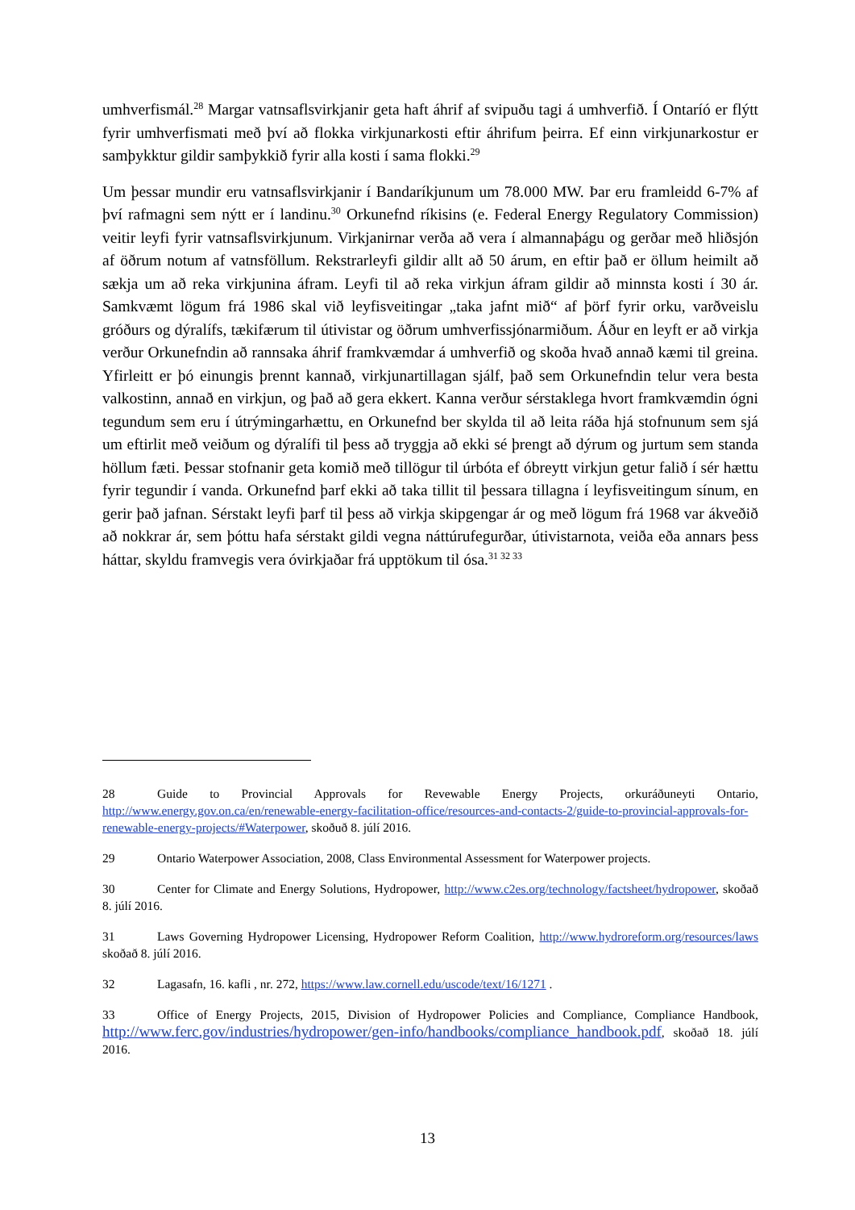umhverfismál.<sup>28</sup> Margar vatnsaflsvirkjanir geta haft áhrif af svipuðu tagi á umhverfið. Í Ontaríó er flýtt fyrir umhverfismati með því að flokka virkjunarkosti eftir áhrifum þeirra. Ef einn virkjunarkostur er samþykktur gildir samþykkið fyrir alla kosti í sama flokki.<sup>29</sup>
Um þessar mundir eru vatnsaflsvirkjanir í Bandaríkjunum um 78.000 MW. Þar eru framleidd 6-7% af því rafmagni sem nýtt er í landinu.<sup>30</sup> Orkunefnd ríkisins (e. Federal Energy Regulatory Commission) veitir leyfi fyrir vatnsaflsvirkjunum. Virkjanirnar verða að vera í almannaþágu og gerðar með hliðsjón af öðrum notum af vatnsföllum. Rekstrarleyfi gildir allt að 50 árum, en eftir það er öllum heimilt að sækja um að reka virkjunina áfram. Leyfi til að reka virkjun áfram gildir að minnsta kosti í 30 ár. Samkvæmt lögum frá 1986 skal við leyfisveitingar „taka jafnt mið“ af þörf fyrir orku, varðveislu gróðurs og dýralífs, tækifærum til útivistar og öðrum umhverfissjónarmiðum. Áður en leyft er að virkja verður Orkunefndin að rannsaka áhrif framkvæmdar á umhverfið og skoða hvað annað kæmi til greina. Yfirleitt er þó einungis þrennt kannað, virkjunartillagan sjálf, það sem Orkunefndin telur vera besta valkostinn, annað en virkjun, og það að gera ekkert. Kanna verður sérstaklega hvort framkvæmdin ógni tegundum sem eru í útrýmingarhættu, en Orkunefnd ber skylda til að leita ráða hjá stofnunum sem sjá um eftirlit með veiðum og dýralífi til þess að tryggja að ekki sé þrengt að dýrum og jurtum sem standa höllum fæti. Þessar stofnanir geta komið með tillögur til úrbóta ef óbreytt virkjun getur falið í sér hættu fyrir tegundir í vanda. Orkunefnd þarf ekki að taka tillit til þessara tillagna í leyfisveitingum sínum, en gerir það jafnan. Sérstakt leyfi þarf til þess að virkja skipgengar ár og með lögum frá 1968 var ákveðið að nokkrar ár, sem þóttu hafa sérstakt gildi vegna náttúrufegurðar, útivistarnota, veiða eða annars þess háttar, skyldu framvegis vera óvirkjaðar frá upptökum til ósa.<sup>31 32 33</sup>
28 Guide to Provincial Approvals for Revewable Energy Projects, orkuráðuneyti Ontario, http://www.energy.gov.on.ca/en/renewable-energy-facilitation-office/resources-and-contacts-2/guide-to-provincial-approvals-for-renewable-energy-projects/#Waterpower, skoðuð 8. júlí 2016.
29 Ontario Waterpower Association, 2008, Class Environmental Assessment for Waterpower projects.
30 Center for Climate and Energy Solutions, Hydropower, http://www.c2es.org/technology/factsheet/hydropower, skoðað 8. júlí 2016.
31 Laws Governing Hydropower Licensing, Hydropower Reform Coalition, http://www.hydroreform.org/resources/laws skoðað 8. júlí 2016.
32 Lagasafn, 16. kafli , nr. 272, https://www.law.cornell.edu/uscode/text/16/1271 .
33 Office of Energy Projects, 2015, Division of Hydropower Policies and Compliance, Compliance Handbook, http://www.ferc.gov/industries/hydropower/gen-info/handbooks/compliance_handbook.pdf, skoðað 18. júlí 2016.
13